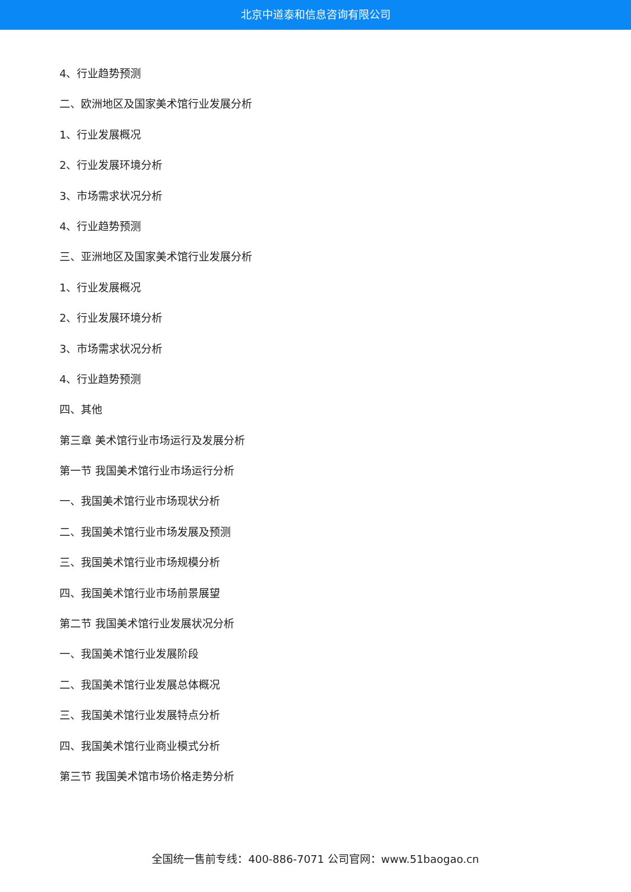北京中道泰和信息咨询有限公司
4、行业趋势预测
二、欧洲地区及国家美术馆行业发展分析
1、行业发展概况
2、行业发展环境分析
3、市场需求状况分析
4、行业趋势预测
三、亚洲地区及国家美术馆行业发展分析
1、行业发展概况
2、行业发展环境分析
3、市场需求状况分析
4、行业趋势预测
四、其他
第三章 美术馆行业市场运行及发展分析
第一节 我国美术馆行业市场运行分析
一、我国美术馆行业市场现状分析
二、我国美术馆行业市场发展及预测
三、我国美术馆行业市场规模分析
四、我国美术馆行业市场前景展望
第二节 我国美术馆行业发展状况分析
一、我国美术馆行业发展阶段
二、我国美术馆行业发展总体概况
三、我国美术馆行业发展特点分析
四、我国美术馆行业商业模式分析
第三节 我国美术馆市场价格走势分析
全国统一售前专线：400-886-7071 公司官网：www.51baogao.cn